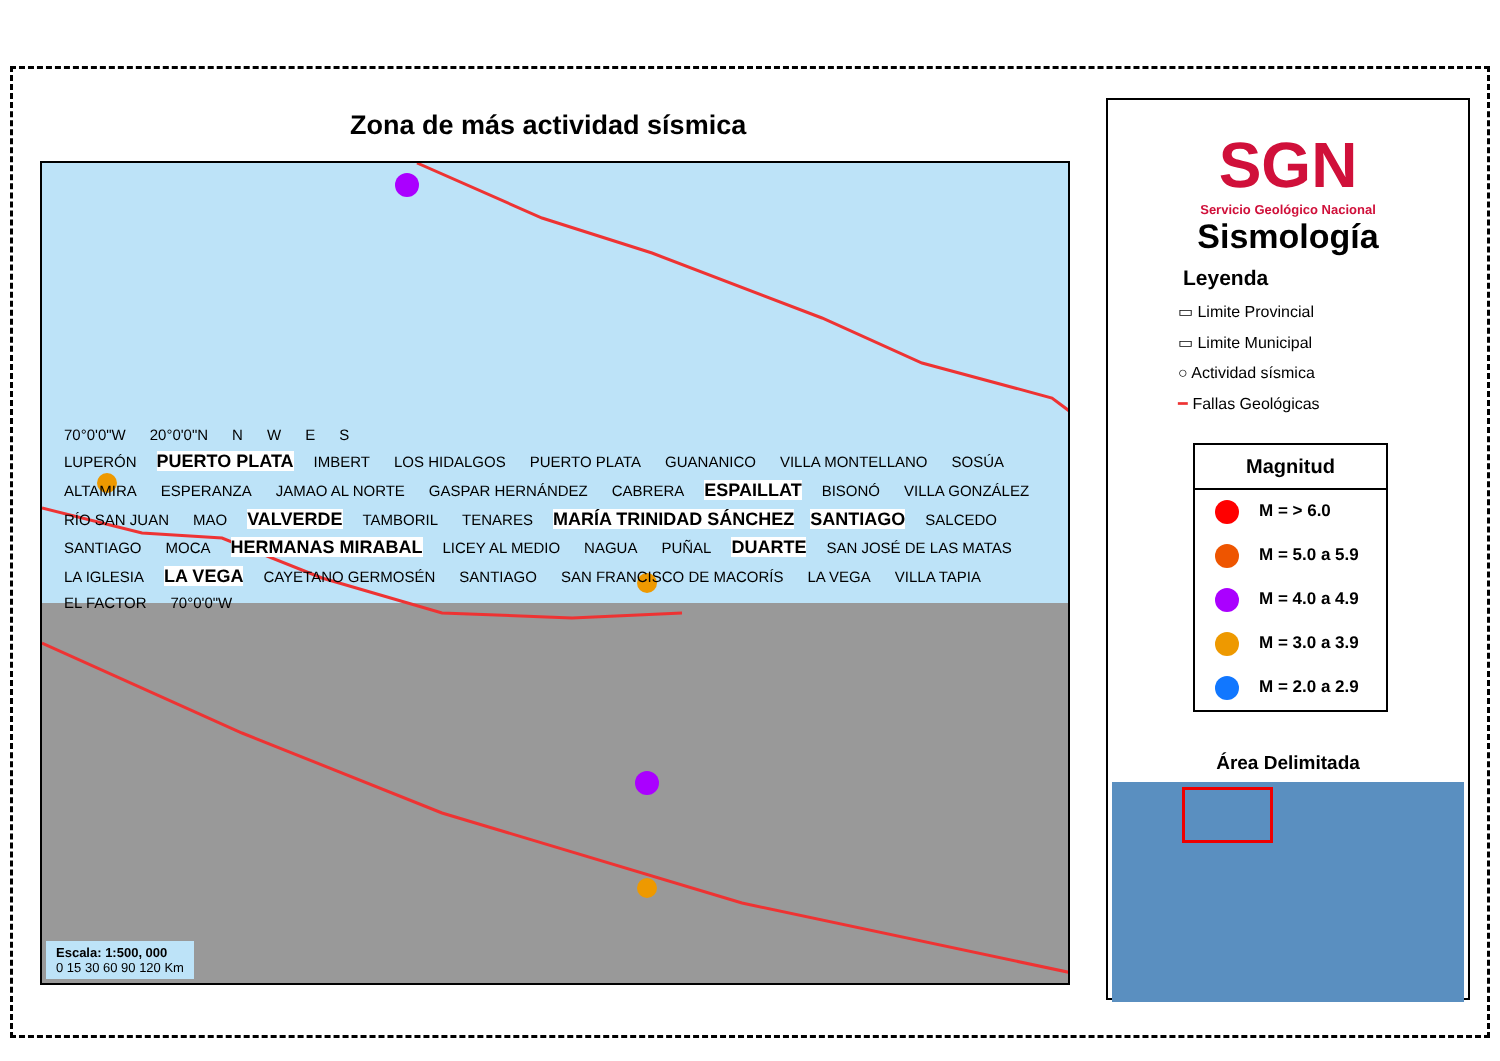Zona de más actividad sísmica
70°0'0"W 20°0'0"N NWES
LUPERÓN PUERTO PLATA IMBERT LOS HIDALGOS PUERTO PLATA GUANANICO VILLA MONTELLANO SOSÚA ALTAMIRA ESPERANZA JAMAO AL NORTE GASPAR HERNÁNDEZ CABRERA ESPAILLAT BISONÓ VILLA GONZÁLEZ RÍO SAN JUAN MAO VALVERDE TAMBORIL TENARES MARÍA TRINIDAD SÁNCHEZ SANTIAGO SALCEDO SANTIAGO MOCA HERMANAS MIRABAL LICEY AL MEDIO NAGUA PUÑAL DUARTE SAN JOSÉ DE LAS MATAS LA IGLESIA LA VEGA CAYETANO GERMOSÉN SANTIAGO SAN FRANCISCO DE MACORÍS LA VEGA VILLA TAPIA EL FACTOR 70°0'0"W
Escala: 1:500, 000
0 15 30 60 90 120 Km
SGN
Servicio Geológico Nacional
Sismología
Leyenda
▭ Limite Provincial
▭ Limite Municipal
○ Actividad sísmica
━ Fallas Geológicas
Magnitud
M = > 6.0
M = 5.0 a 5.9
M = 4.0 a 4.9
M = 3.0 a 3.9
M = 2.0 a 2.9
Área Delimitada